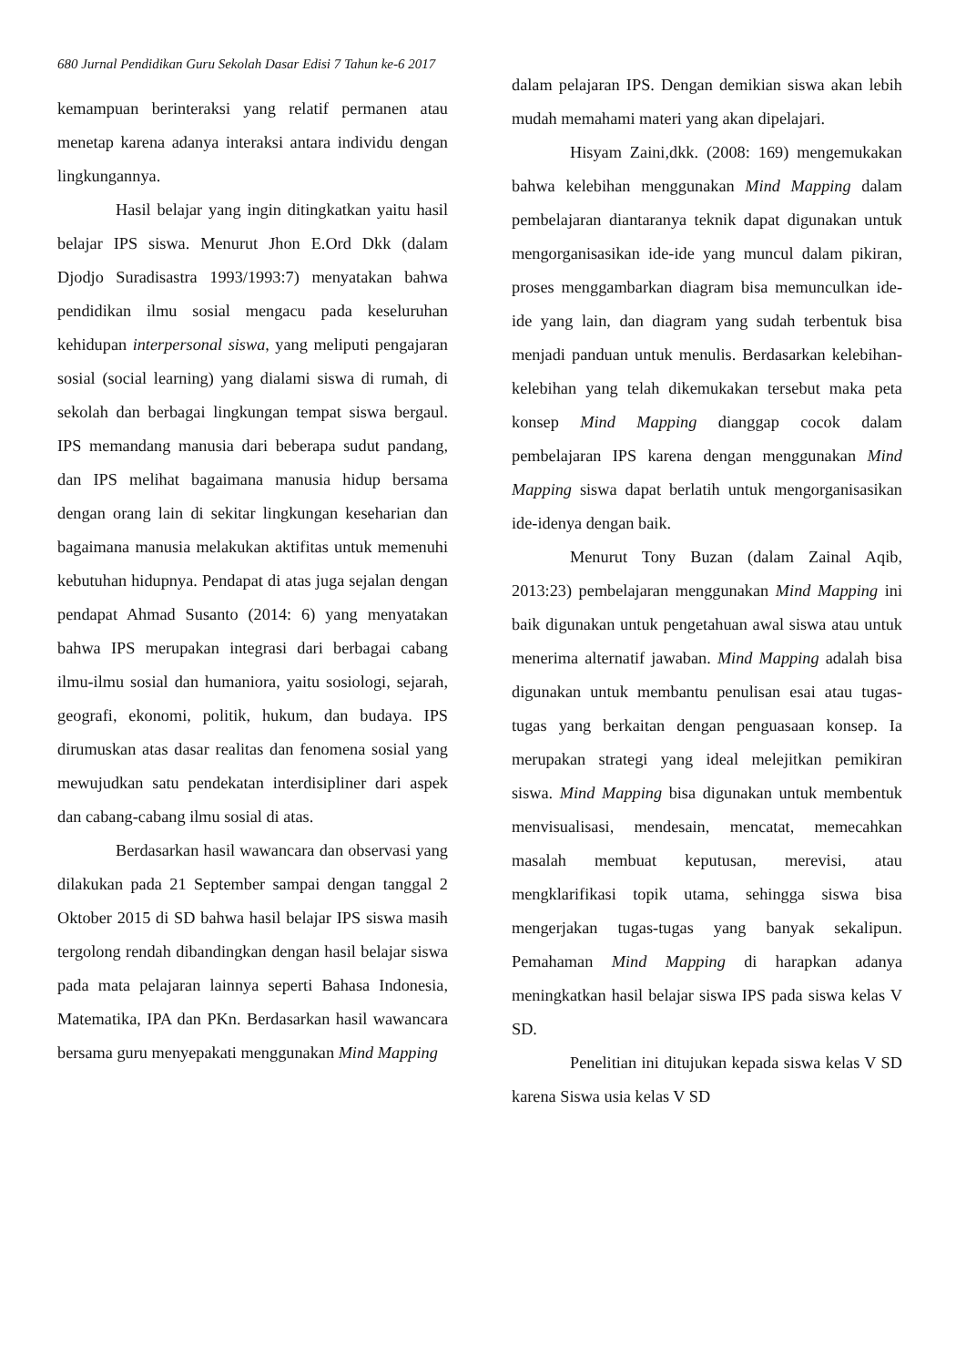680 Jurnal Pendidikan Guru Sekolah Dasar Edisi 7 Tahun ke-6 2017
kemampuan berinteraksi yang relatif permanen atau menetap karena adanya interaksi antara individu dengan lingkungannya.
Hasil belajar yang ingin ditingkatkan yaitu hasil belajar IPS siswa. Menurut Jhon E.Ord Dkk (dalam Djodjo Suradisastra 1993/1993:7) menyatakan bahwa pendidikan ilmu sosial mengacu pada keseluruhan kehidupan interpersonal siswa, yang meliputi pengajaran sosial (social learning) yang dialami siswa di rumah, di sekolah dan berbagai lingkungan tempat siswa bergaul. IPS memandang manusia dari beberapa sudut pandang, dan IPS melihat bagaimana manusia hidup bersama dengan orang lain di sekitar lingkungan keseharian dan bagaimana manusia melakukan aktifitas untuk memenuhi kebutuhan hidupnya. Pendapat di atas juga sejalan dengan pendapat Ahmad Susanto (2014: 6) yang menyatakan bahwa IPS merupakan integrasi dari berbagai cabang ilmu-ilmu sosial dan humaniora, yaitu sosiologi, sejarah, geografi, ekonomi, politik, hukum, dan budaya. IPS dirumuskan atas dasar realitas dan fenomena sosial yang mewujudkan satu pendekatan interdisipliner dari aspek dan cabang-cabang ilmu sosial di atas.
Berdasarkan hasil wawancara dan observasi yang dilakukan pada 21 September sampai dengan tanggal 2 Oktober 2015 di SD bahwa hasil belajar IPS siswa masih tergolong rendah dibandingkan dengan hasil belajar siswa pada mata pelajaran lainnya seperti Bahasa Indonesia, Matematika, IPA dan PKn. Berdasarkan hasil wawancara bersama guru menyepakati menggunakan Mind Mapping
dalam pelajaran IPS. Dengan demikian siswa akan lebih mudah memahami materi yang akan dipelajari.
Hisyam Zaini,dkk. (2008: 169) mengemukakan bahwa kelebihan menggunakan Mind Mapping dalam pembelajaran diantaranya teknik dapat digunakan untuk mengorganisasikan ide-ide yang muncul dalam pikiran, proses menggambarkan diagram bisa memunculkan ide-ide yang lain, dan diagram yang sudah terbentuk bisa menjadi panduan untuk menulis. Berdasarkan kelebihan-kelebihan yang telah dikemukakan tersebut maka peta konsep Mind Mapping dianggap cocok dalam pembelajaran IPS karena dengan menggunakan Mind Mapping siswa dapat berlatih untuk mengorganisasikan ide-idenya dengan baik.
Menurut Tony Buzan (dalam Zainal Aqib, 2013:23) pembelajaran menggunakan Mind Mapping ini baik digunakan untuk pengetahuan awal siswa atau untuk menerima alternatif jawaban. Mind Mapping adalah bisa digunakan untuk membantu penulisan esai atau tugas-tugas yang berkaitan dengan penguasaan konsep. Ia merupakan strategi yang ideal melejitkan pemikiran siswa. Mind Mapping bisa digunakan untuk membentuk menvisualisasi, mendesain, mencatat, memecahkan masalah membuat keputusan, merevisi, atau mengklarifikasi topik utama, sehingga siswa bisa mengerjakan tugas-tugas yang banyak sekalipun. Pemahaman Mind Mapping di harapkan adanya meningkatkan hasil belajar siswa IPS pada siswa kelas V SD.
Penelitian ini ditujukan kepada siswa kelas V SD karena Siswa usia kelas V SD